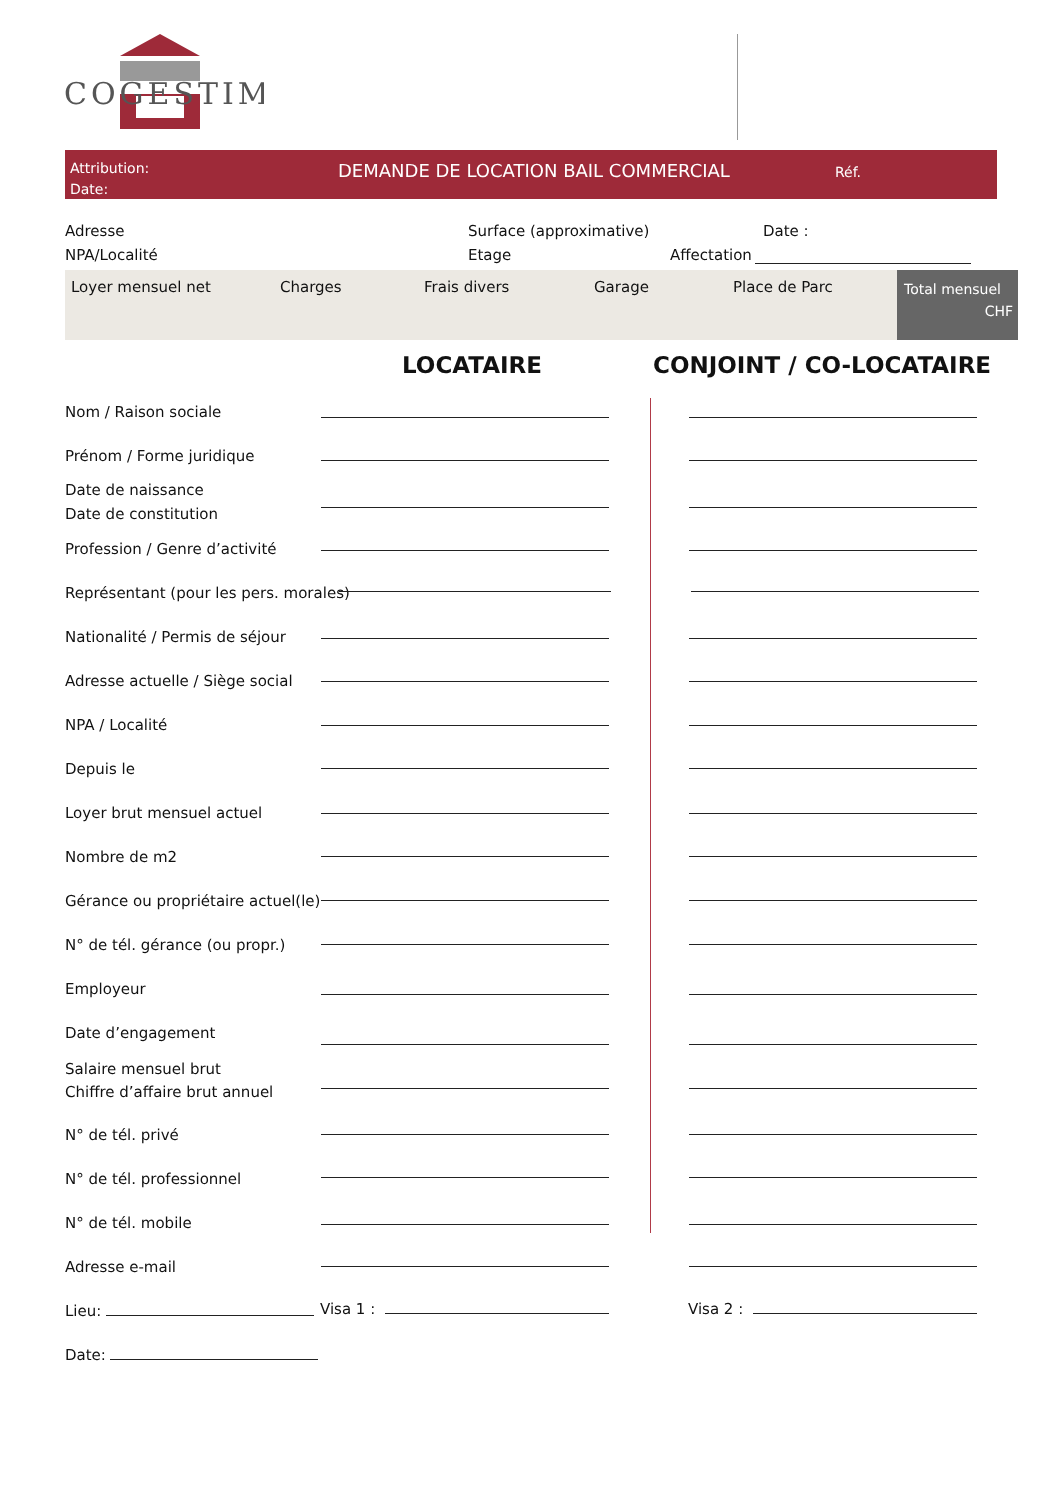COGESTIM
Attribution:
Date:
DEMANDE DE LOCATION BAIL COMMERCIAL
Réf.
Adresse Surface (approximative) Date :
NPA/Localité Etage Affectation
Loyer mensuel net Charges Frais divers Garage Place de Parc
Total mensuel
CHF
LOCATAIRE CONJOINT / CO-LOCATAIRE
Nom / Raison sociale
Prénom / Forme juridique
Date de naissance
Date de constitution
Profession / Genre d’activité
Représentant (pour les pers. morales)
Nationalité / Permis de séjour
Adresse actuelle / Siège social
NPA / Localité
Depuis le
Loyer brut mensuel actuel
Nombre de m2
Gérance ou propriétaire actuel(le)
N° de tél. gérance (ou propr.)
Employeur
Date d’engagement
Salaire mensuel brut
Chiffre d’affaire brut annuel
N° de tél. privé
N° de tél. professionnel
N° de tél. mobile
Adresse e-mail
Lieu: Visa 1 : Visa 2 :
Date: